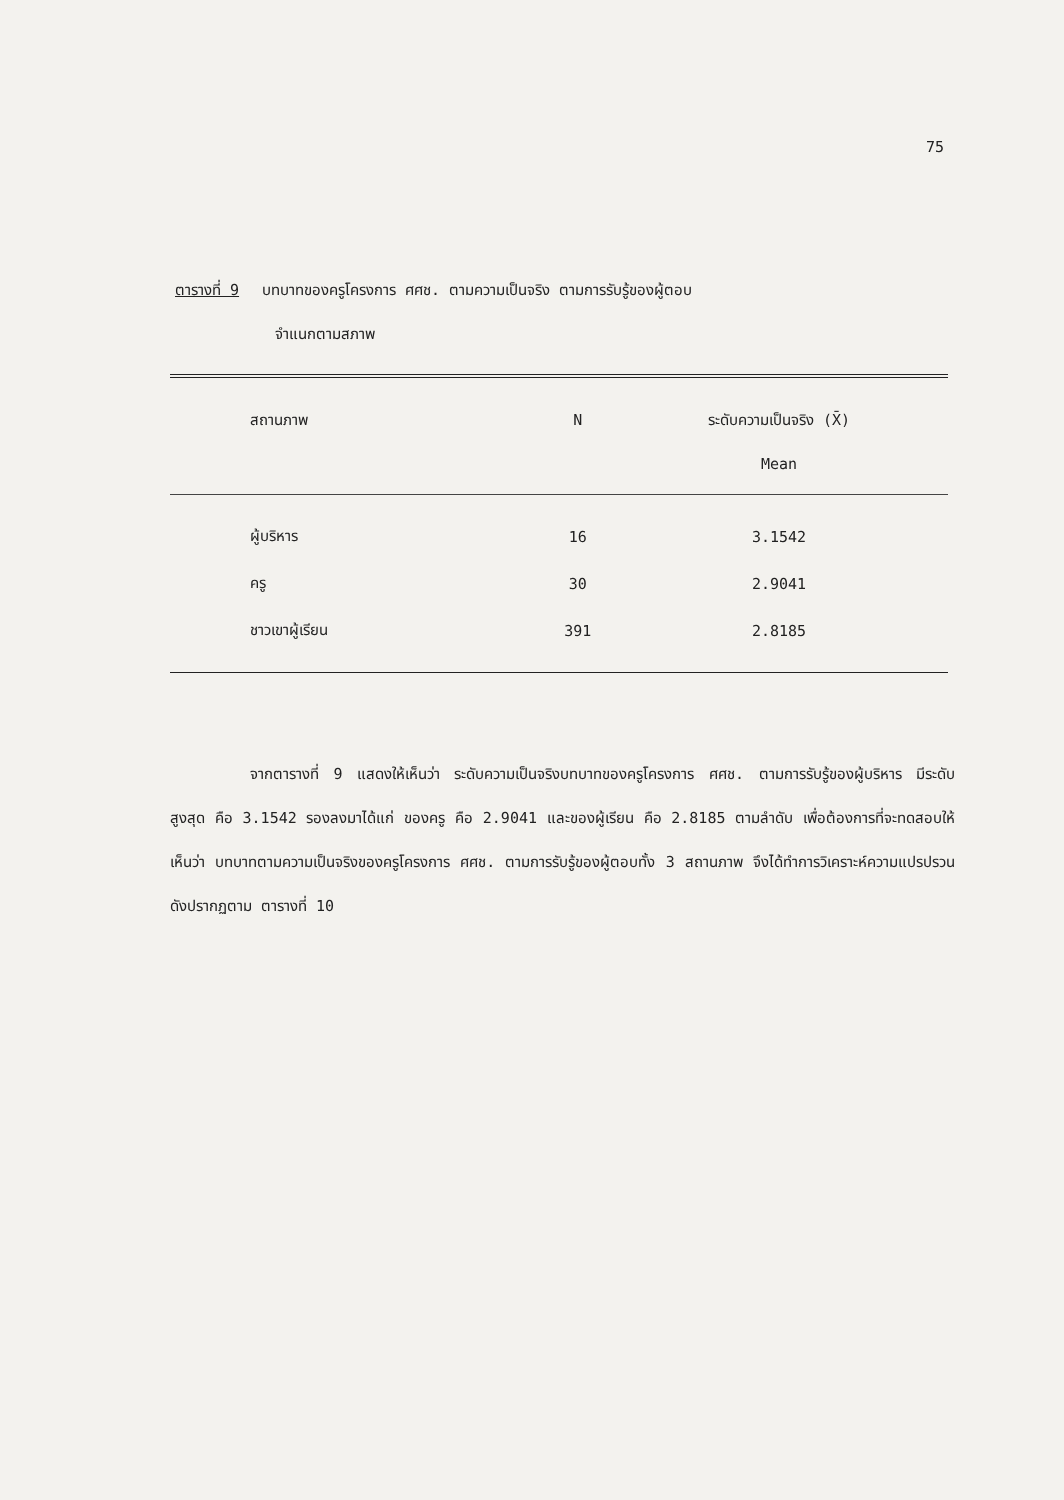75
ตารางที่ 9 บทบาทของครูโครงการ ศศช. ตามความเป็นจริง ตามการรับรู้ของผู้ตอบ
จำแนกตามสภาพ
| สถานภาพ | N | ระดับความเป็นจริง (X̄) Mean |
| --- | --- | --- |
| ผู้บริหาร | 16 | 3.1542 |
| ครู | 30 | 2.9041 |
| ชาวเขาผู้เรียน | 391 | 2.8185 |
จากตารางที่ 9 แสดงให้เห็นว่า ระดับความเป็นจริงบทบาทของครูโครงการ ศศช. ตามการรับรู้ของผู้บริหาร มีระดับสูงสุด คือ 3.1542 รองลงมาได้แก่ ของครู คือ 2.9041 และของผู้เรียน คือ 2.8185 ตามลำดับ เพื่อต้องการที่จะทดสอบให้เห็นว่า บทบาทตามความเป็นจริงของครูโครงการ ศศช. ตามการรับรู้ของผู้ตอบทั้ง 3 สถานภาพ จึงได้ทำการวิเคราะห์ความแปรปรวนดังปรากฏตาม ตารางที่ 10